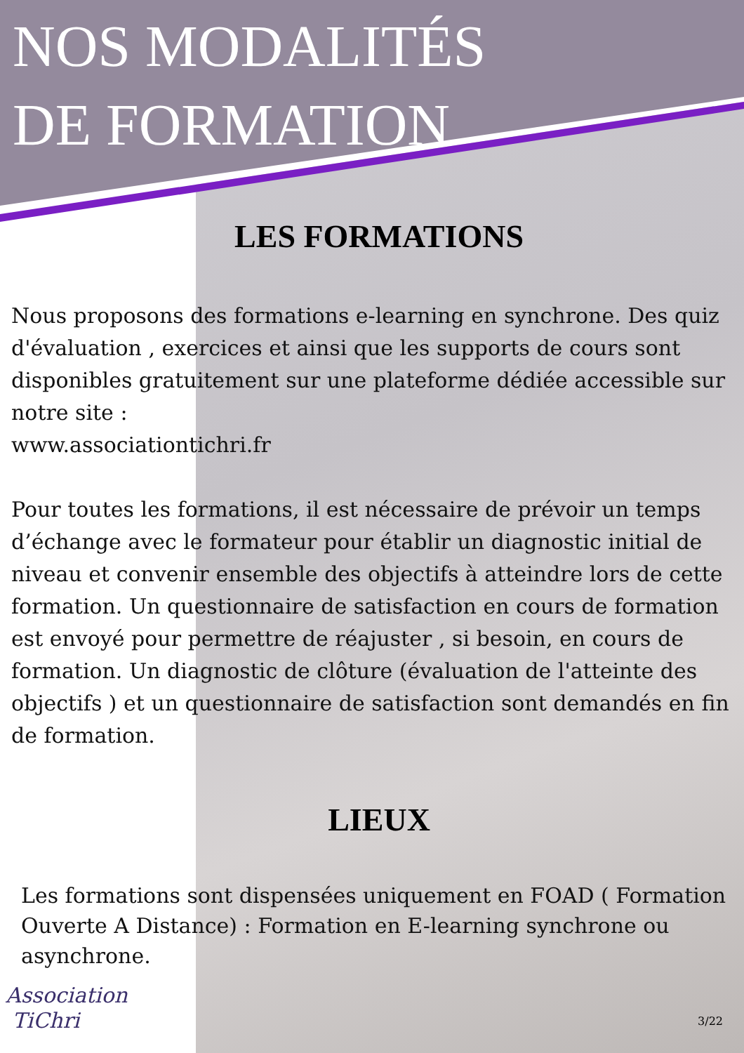NOS MODALITÉS
DE FORMATION
LES FORMATIONS
Nous proposons des formations e-learning en synchrone. Des quiz d'évaluation , exercices et ainsi que les supports de cours sont disponibles gratuitement sur une plateforme dédiée accessible sur notre site :
www.associationtichri.fr
Pour toutes les formations, il est nécessaire de prévoir un temps d’échange avec le formateur pour établir un diagnostic initial de niveau et convenir ensemble des objectifs à atteindre lors de cette formation. Un questionnaire de satisfaction en cours de formation est envoyé pour permettre de réajuster , si besoin, en cours de formation. Un diagnostic de clôture (évaluation de l'atteinte des objectifs ) et un questionnaire de satisfaction sont demandés en fin de formation.
LIEUX
Les formations sont dispensées uniquement en FOAD ( Formation Ouverte A Distance) : Formation en E-learning synchrone ou asynchrone.
Association
TiChri
3/22